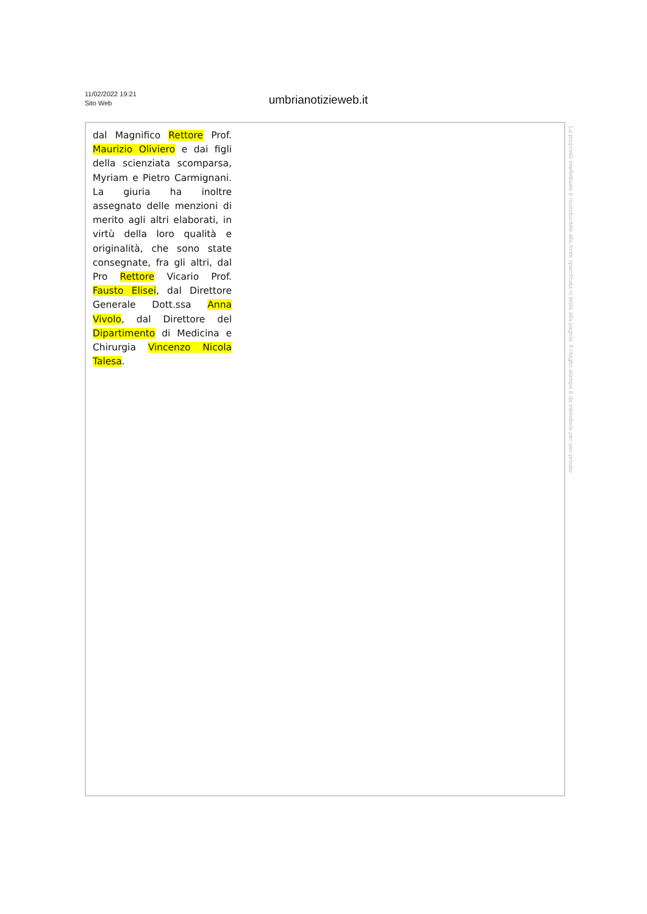11/02/2022 19:21
Sito Web
umbrianotizieweb.it
dal Magnifico Rettore Prof. Maurizio Oliviero e dai figli della scienziata scomparsa, Myriam e Pietro Carmignani. La giuria ha inoltre assegnato delle menzioni di merito agli altri elaborati, in virtù della loro qualità e originalità, che sono state consegnate, fra gli altri, dal Pro Rettore Vicario Prof. Fausto Elisei, dal Direttore Generale Dott.ssa Anna Vivolo, dal Direttore del Dipartimento di Medicina e Chirurgia Vincenzo Nicola Talesa.
La proprietà intellettuale è riconducibile alla fonte specificata in testa alla pagina. Il ritaglio stampa è da intendersi per uso privato